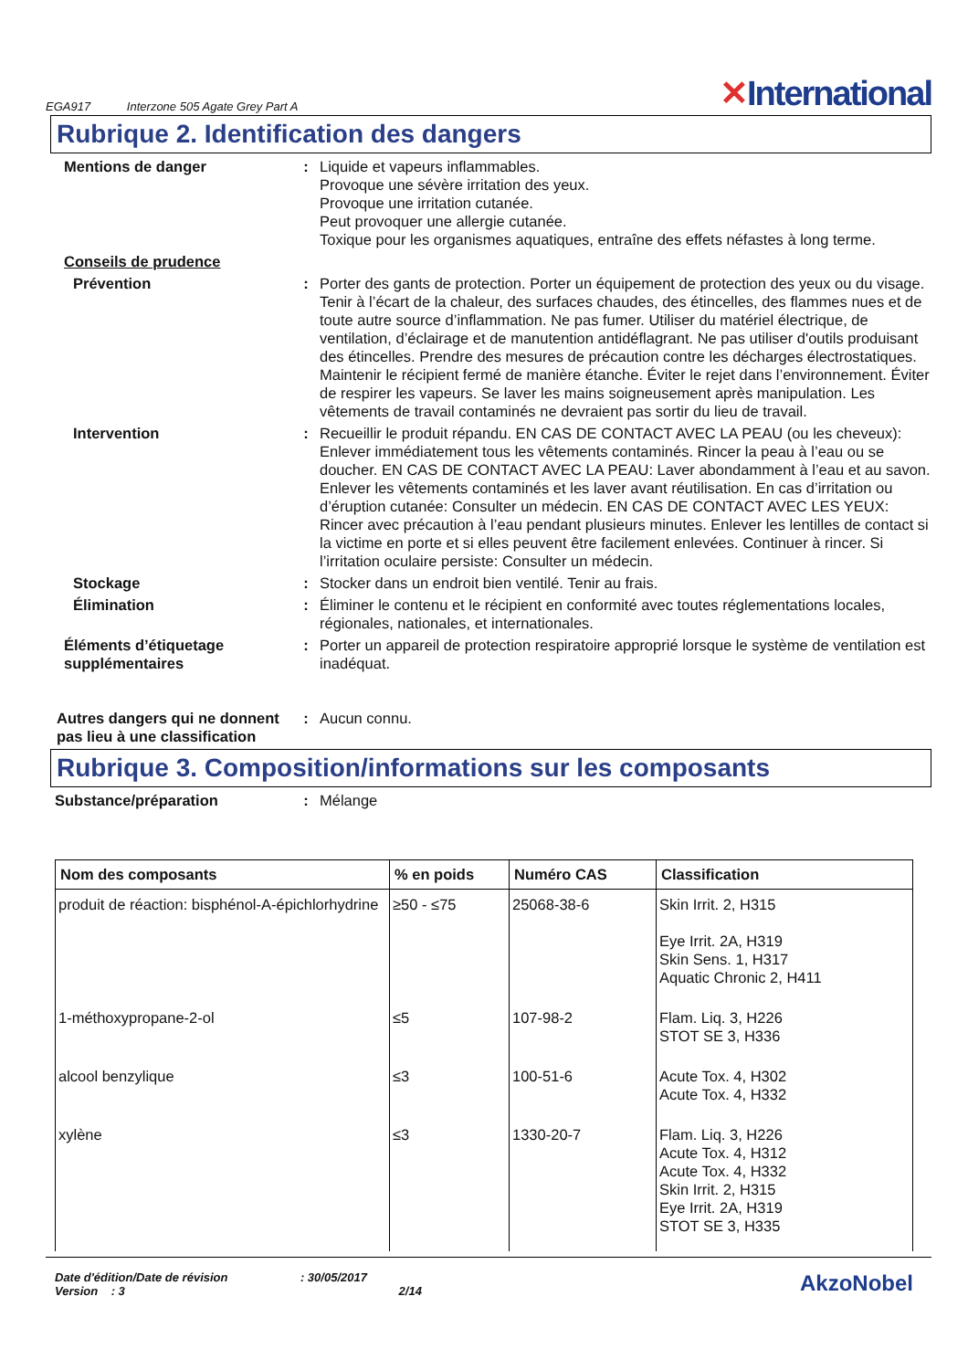EGA917 Interzone 505 Agate Grey Part A
✕International
Rubrique 2. Identification des dangers
Mentions de danger : Liquide et vapeurs inflammables.
Provoque une sévère irritation des yeux.
Provoque une irritation cutanée.
Peut provoquer une allergie cutanée.
Toxique pour les organismes aquatiques, entraîne des effets néfastes à long terme.
Conseils de prudence
Prévention : Porter des gants de protection. Porter un équipement de protection des yeux ou du visage. Tenir à l’écart de la chaleur, des surfaces chaudes, des étincelles, des flammes nues et de toute autre source d’inflammation. Ne pas fumer. Utiliser du matériel électrique, de ventilation, d’éclairage et de manutention antidéflagrant. Ne pas utiliser d'outils produisant des étincelles. Prendre des mesures de précaution contre les décharges électrostatiques. Maintenir le récipient fermé de manière étanche. Éviter le rejet dans l’environnement. Éviter de respirer les vapeurs. Se laver les mains soigneusement après manipulation. Les vêtements de travail contaminés ne devraient pas sortir du lieu de travail.
Intervention : Recueillir le produit répandu. EN CAS DE CONTACT AVEC LA PEAU (ou les cheveux): Enlever immédiatement tous les vêtements contaminés. Rincer la peau à l’eau ou se doucher. EN CAS DE CONTACT AVEC LA PEAU: Laver abondamment à l’eau et au savon. Enlever les vêtements contaminés et les laver avant réutilisation. En cas d’irritation ou d’éruption cutanée: Consulter un médecin. EN CAS DE CONTACT AVEC LES YEUX: Rincer avec précaution à l’eau pendant plusieurs minutes. Enlever les lentilles de contact si la victime en porte et si elles peuvent être facilement enlevées. Continuer à rincer. Si l’irritation oculaire persiste: Consulter un médecin.
Stockage : Stocker dans un endroit bien ventilé. Tenir au frais.
Élimination : Éliminer le contenu et le récipient en conformité avec toutes réglementations locales, régionales, nationales, et internationales.
Éléments d’étiquetage supplémentaires
: Porter un appareil de protection respiratoire approprié lorsque le système de ventilation est inadéquat.
Autres dangers qui ne donnent pas lieu à une classification
: Aucun connu.
Rubrique 3. Composition/informations sur les composants
Substance/préparation : Mélange
| Nom des composants | % en poids | Numéro CAS | Classification |
| --- | --- | --- | --- |
| produit de réaction: bisphénol-A-épichlorhydrine | ≥50 - ≤75 | 25068-38-6 | Skin Irrit. 2, H315 Eye Irrit. 2A, H319 Skin Sens. 1, H317 Aquatic Chronic 2, H411 |
| 1-méthoxypropane-2-ol | ≤5 | 107-98-2 | Flam. Liq. 3, H226 STOT SE 3, H336 |
| alcool benzylique | ≤3 | 100-51-6 | Acute Tox. 4, H302 Acute Tox. 4, H332 |
| xylène | ≤3 | 1330-20-7 | Flam. Liq. 3, H226 Acute Tox. 4, H312 Acute Tox. 4, H332 Skin Irrit. 2, H315 Eye Irrit. 2A, H319 STOT SE 3, H335 |
Date d'édition/Date de révision : 30/05/2017
Version : 3 2/14
AkzoNobel